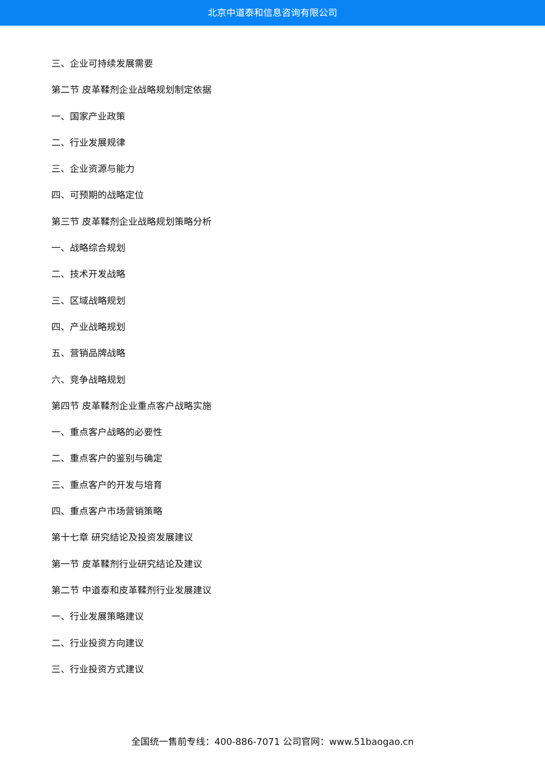北京中道泰和信息咨询有限公司
三、企业可持续发展需要
第二节 皮革鞣剂企业战略规划制定依据
一、国家产业政策
二、行业发展规律
三、企业资源与能力
四、可预期的战略定位
第三节 皮革鞣剂企业战略规划策略分析
一、战略综合规划
二、技术开发战略
三、区域战略规划
四、产业战略规划
五、营销品牌战略
六、竞争战略规划
第四节 皮革鞣剂企业重点客户战略实施
一、重点客户战略的必要性
二、重点客户的鉴别与确定
三、重点客户的开发与培育
四、重点客户市场营销策略
第十七章 研究结论及投资发展建议
第一节 皮革鞣剂行业研究结论及建议
第二节 中道泰和皮革鞣剂行业发展建议
一、行业发展策略建议
二、行业投资方向建议
三、行业投资方式建议
全国统一售前专线：400-886-7071 公司官网：www.51baogao.cn